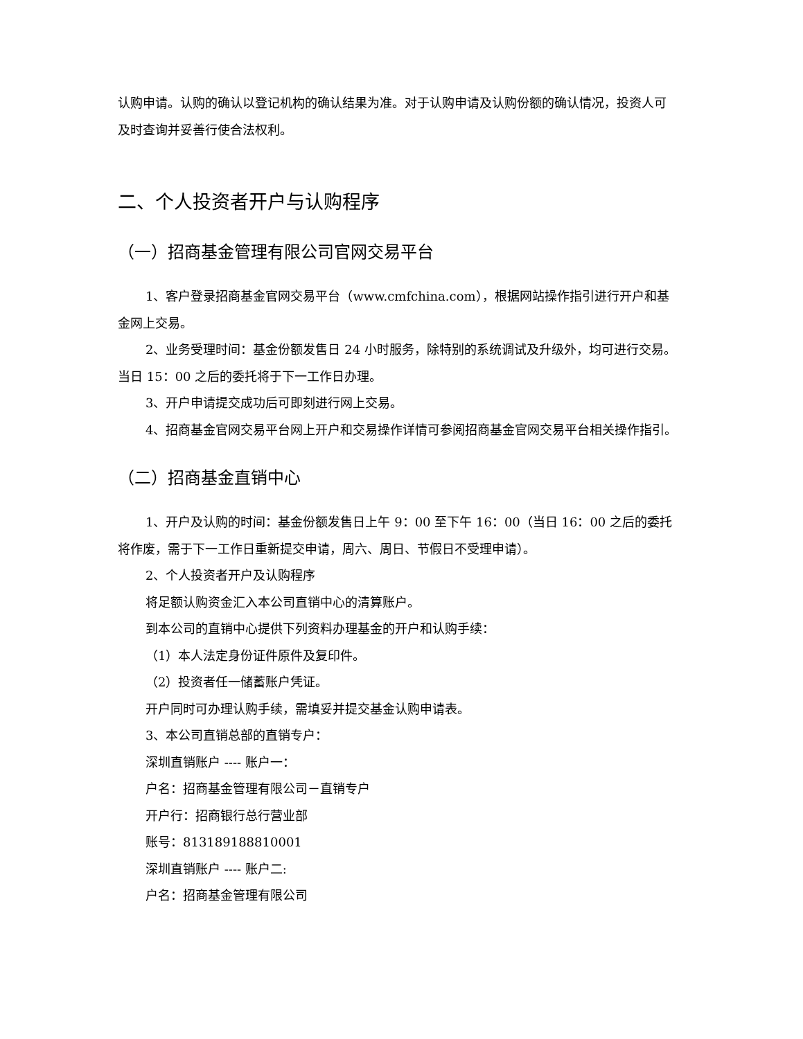认购申请。认购的确认以登记机构的确认结果为准。对于认购申请及认购份额的确认情况，投资人可及时查询并妥善行使合法权利。
二、个人投资者开户与认购程序
（一）招商基金管理有限公司官网交易平台
1、客户登录招商基金官网交易平台（www.cmfchina.com），根据网站操作指引进行开户和基金网上交易。
2、业务受理时间：基金份额发售日 24 小时服务，除特别的系统调试及升级外，均可进行交易。当日 15：00 之后的委托将于下一工作日办理。
3、开户申请提交成功后可即刻进行网上交易。
4、招商基金官网交易平台网上开户和交易操作详情可参阅招商基金官网交易平台相关操作指引。
（二）招商基金直销中心
1、开户及认购的时间：基金份额发售日上午 9：00 至下午 16：00（当日 16：00 之后的委托将作废，需于下一工作日重新提交申请，周六、周日、节假日不受理申请）。
2、个人投资者开户及认购程序
将足额认购资金汇入本公司直销中心的清算账户。
到本公司的直销中心提供下列资料办理基金的开户和认购手续：
（1）本人法定身份证件原件及复印件。
（2）投资者任一储蓄账户凭证。
开户同时可办理认购手续，需填妥并提交基金认购申请表。
3、本公司直销总部的直销专户：
深圳直销账户 ---- 账户一：
户名：招商基金管理有限公司－直销专户
开户行：招商银行总行营业部
账号：813189188810001
深圳直销账户 ---- 账户二:
户名：招商基金管理有限公司